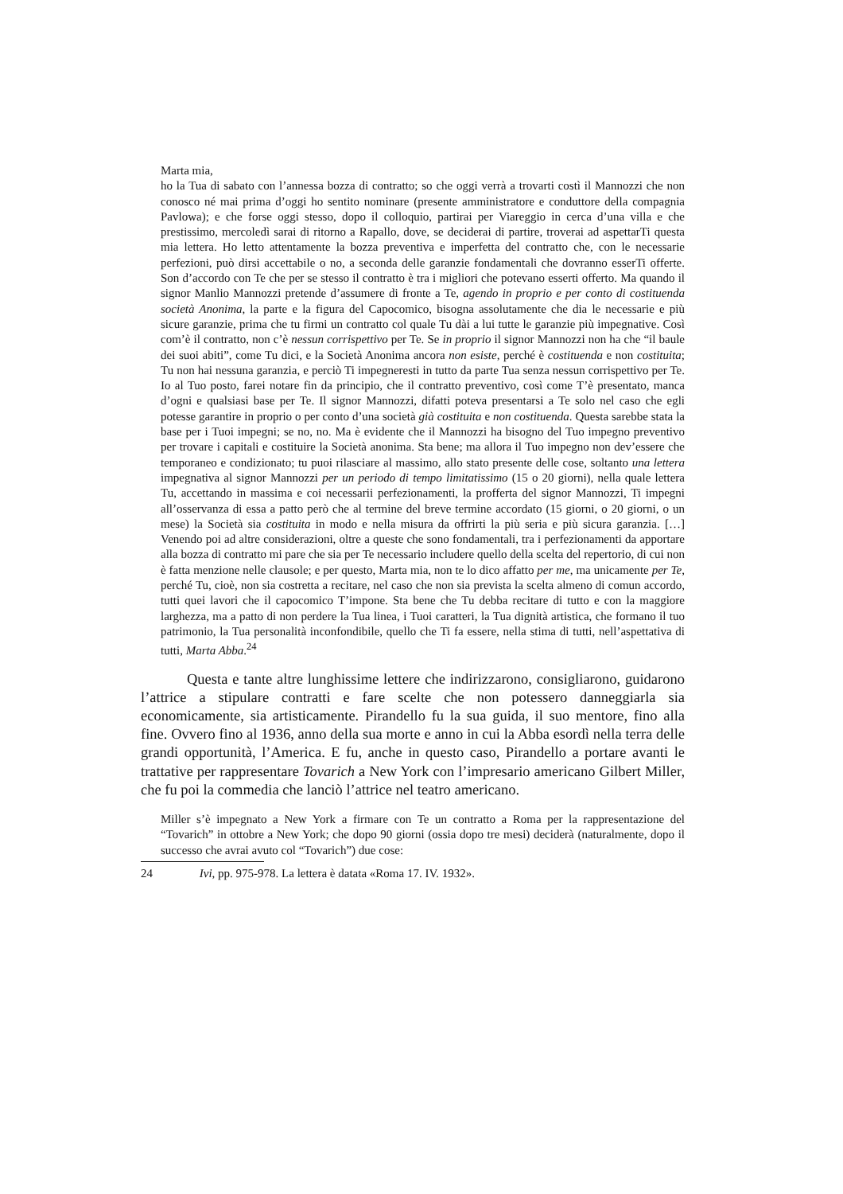Marta mia,
ho la Tua di sabato con l’annessa bozza di contratto; so che oggi verrà a trovarti costì il Mannozzi che non conosco né mai prima d’oggi ho sentito nominare (presente amministratore e conduttore della compagnia Pavlowa); e che forse oggi stesso, dopo il colloquio, partirai per Viareggio in cerca d’una villa e che prestissimo, mercoledì sarai di ritorno a Rapallo, dove, se deciderai di partire, troverai ad aspettarTi questa mia lettera. Ho letto attentamente la bozza preventiva e imperfetta del contratto che, con le necessarie perfezioni, può dirsi accettabile o no, a seconda delle garanzie fondamentali che dovranno esserTi offerte. Son d’accordo con Te che per se stesso il contratto è tra i migliori che potevano esserti offerto. Ma quando il signor Manlio Mannozzi pretende d’assumere di fronte a Te, agendo in proprio e per conto di costituenda società Anonima, la parte e la figura del Capocomico, bisogna assolutamente che dia le necessarie e più sicure garanzie, prima che tu firmi un contratto col quale Tu dài a lui tutte le garanzie più impegnative. Così com’è il contratto, non c’è nessun corrispettivo per Te. Se in proprio il signor Mannozzi non ha che “il baule dei suoi abiti”, come Tu dici, e la Società Anonima ancora non esiste, perché è costituenda e non costituita; Tu non hai nessuna garanzia, e perciò Ti impegneresti in tutto da parte Tua senza nessun corrispettivo per Te. Io al Tuo posto, farei notare fin da principio, che il contratto preventivo, così come T’è presentato, manca d’ogni e qualsiasi base per Te. Il signor Mannozzi, difatti poteva presentarsi a Te solo nel caso che egli potesse garantire in proprio o per conto d’una società già costituita e non costituenda. Questa sarebbe stata la base per i Tuoi impegni; se no, no. Ma è evidente che il Mannozzi ha bisogno del Tuo impegno preventivo per trovare i capitali e costituire la Società anonima. Sta bene; ma allora il Tuo impegno non dev’essere che temporaneo e condizionato; tu puoi rilasciare al massimo, allo stato presente delle cose, soltanto una lettera impegnativa al signor Mannozzi per un periodo di tempo limitatissimo (15 o 20 giorni), nella quale lettera Tu, accettando in massima e coi necessarii perfezionamenti, la profferta del signor Mannozzi, Ti impegni all’osservanza di essa a patto però che al termine del breve termine accordato (15 giorni, o 20 giorni, o un mese) la Società sia costituita in modo e nella misura da offrirti la più seria e più sicura garanzia. […] Venendo poi ad altre considerazioni, oltre a queste che sono fondamentali, tra i perfezionamenti da apportare alla bozza di contratto mi pare che sia per Te necessario includere quello della scelta del repertorio, di cui non è fatta menzione nelle clausole; e per questo, Marta mia, non te lo dico affatto per me, ma unicamente per Te, perché Tu, cioè, non sia costretta a recitare, nel caso che non sia prevista la scelta almeno di comun accordo, tutti quei lavori che il capocomico T’impone. Sta bene che Tu debba recitare di tutto e con la maggiore larghezza, ma a patto di non perdere la Tua linea, i Tuoi caratteri, la Tua dignità artistica, che formano il tuo patrimonio, la Tua personalità inconfondibile, quello che Ti fa essere, nella stima di tutti, nell’aspettativa di tutti, Marta Abba.<sup>24</sup>
Questa e tante altre lunghissime lettere che indirizzarono, consigliarono, guidarono l’attrice a stipulare contratti e fare scelte che non potessero danneggiarla sia economicamente, sia artisticamente. Pirandello fu la sua guida, il suo mentore, fino alla fine. Ovvero fino al 1936, anno della sua morte e anno in cui la Abba esordì nella terra delle grandi opportunità, l’America. E fu, anche in questo caso, Pirandello a portare avanti le trattative per rappresentare Tovarich a New York con l’impresario americano Gilbert Miller, che fu poi la commedia che lanciò l’attrice nel teatro americano.
Miller s’è impegnato a New York a firmare con Te un contratto a Roma per la rappresentazione del “Tovarich” in ottobre a New York; che dopo 90 giorni (ossia dopo tre mesi) deciderà (naturalmente, dopo il successo che avrai avuto col “Tovarich”) due cose:
24 Ivi, pp. 975-978. La lettera è datata «Roma 17. IV. 1932».